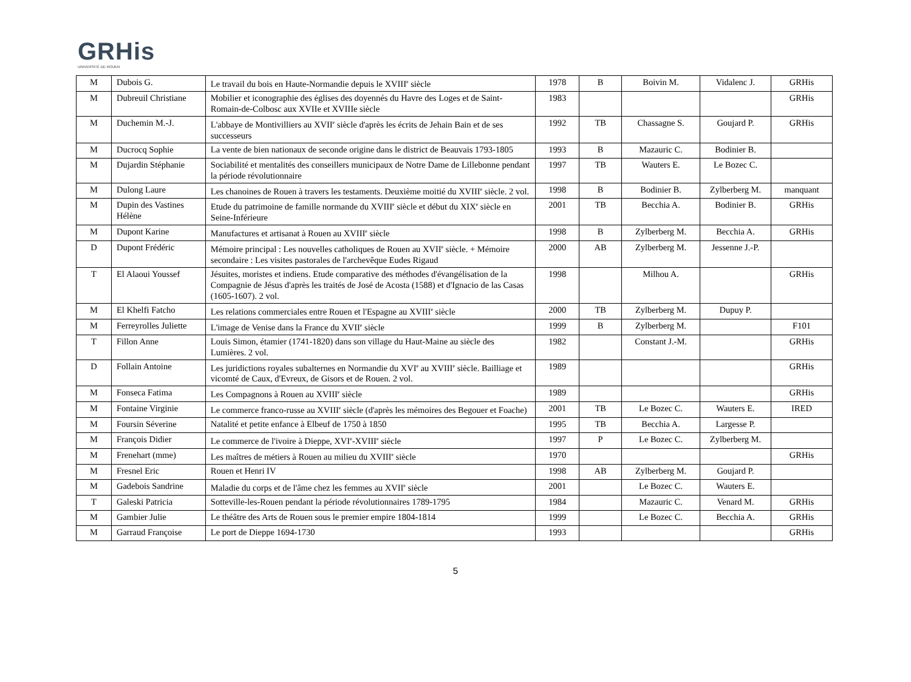GRHis
UNIVERSITÉ DE ROUEN
| M | Dubois G. | Le travail du bois en Haute-Normandie depuis le XVIII<sup>e</sup> siècle | 1978 | B | Boivin M. | Vidalenc J. | GRHis |
| M | Dubreuil Christiane | Mobilier et iconographie des églises des doyennés du Havre des Loges et de Saint-Romain-de-Colbosc aux XVIIe et XVIIIe siècle | 1983 | | | | GRHis |
| M | Duchemin M.-J. | L'abbaye de Montivilliers au XVII<sup>e</sup> siècle d'après les écrits de Jehain Bain et de ses successeurs | 1992 | TB | Chassagne S. | Goujard P. | GRHis |
| M | Ducrocq Sophie | La vente de bien nationaux de seconde origine dans le district de Beauvais 1793-1805 | 1993 | B | Mazauric C. | Bodinier B. | |
| M | Dujardin Stéphanie | Sociabilité et mentalités des conseillers municipaux de Notre Dame de Lillebonne pendant la période révolutionnaire | 1997 | TB | Wauters E. | Le Bozec C. | |
| M | Dulong Laure | Les chanoines de Rouen à travers les testaments. Deuxième moitié du XVIII<sup>e</sup> siècle. 2 vol. | 1998 | B | Bodinier B. | Zylberberg M. | manquant |
| M | Dupin des Vastines Hélène | Etude du patrimoine de famille normande du XVIII<sup>e</sup> siècle et début du XIX<sup>e</sup> siècle en Seine-Inférieure | 2001 | TB | Becchia A. | Bodinier B. | GRHis |
| M | Dupont Karine | Manufactures et artisanat à Rouen au XVIII<sup>e</sup> siècle | 1998 | B | Zylberberg M. | Becchia A. | GRHis |
| D | Dupont Frédéric | Mémoire principal : Les nouvelles catholiques de Rouen au XVII<sup>e</sup> siècle. + Mémoire secondaire : Les visites pastorales de l'archevêque Eudes Rigaud | 2000 | AB | Zylberberg M. | Jessenne J.-P. | |
| T | El Alaoui Youssef | Jésuites, moristes et indiens. Etude comparative des méthodes d'évangélisation de la Compagnie de Jésus d'après les traités de José de Acosta (1588) et d'Ignacio de las Casas (1605-1607). 2 vol. | 1998 | | Milhou A. | | GRHis |
| M | El Khelfi Fatcho | Les relations commerciales entre Rouen et l'Espagne au XVIII<sup>e</sup> siècle | 2000 | TB | Zylberberg M. | Dupuy P. | |
| M | Ferreyrolles Juliette | L'image de Venise dans la France du XVII<sup>e</sup> siècle | 1999 | B | Zylberberg M. | | F101 |
| T | Fillon Anne | Louis Simon, étamier (1741-1820) dans son village du Haut-Maine au siècle des Lumières. 2 vol. | 1982 | | Constant J.-M. | | GRHis |
| D | Follain Antoine | Les juridictions royales subalternes en Normandie du XVI<sup>e</sup> au XVIII<sup>e</sup> siècle. Bailliage et vicomté de Caux, d'Evreux, de Gisors et de Rouen. 2 vol. | 1989 | | | | GRHis |
| M | Fonseca Fatima | Les Compagnons à Rouen au XVIII<sup>e</sup> siècle | 1989 | | | | GRHis |
| M | Fontaine Virginie | Le commerce franco-russe au XVIII<sup>e</sup> siècle (d'après les mémoires des Begouer et Foache) | 2001 | TB | Le Bozec C. | Wauters E. | IRED |
| M | Foursin Séverine | Natalité et petite enfance à Elbeuf de 1750 à 1850 | 1995 | TB | Becchia A. | Largesse P. | |
| M | François Didier | Le commerce de l'ivoire à Dieppe, XVI<sup>e</sup>-XVIII<sup>e</sup> siècle | 1997 | P | Le Bozec C. | Zylberberg M. | |
| M | Frenehart (mme) | Les maîtres de métiers à Rouen au milieu du XVIII<sup>e</sup> siècle | 1970 | | | | GRHis |
| M | Fresnel Eric | Rouen et Henri IV | 1998 | AB | Zylberberg M. | Goujard P. | |
| M | Gadebois Sandrine | Maladie du corps et de l'âme chez les femmes au XVII<sup>e</sup> siècle | 2001 | | Le Bozec C. | Wauters E. | |
| T | Galeski Patricia | Sotteville-les-Rouen pendant la période révolutionnaires 1789-1795 | 1984 | | Mazauric C. | Venard M. | GRHis |
| M | Gambier Julie | Le théâtre des Arts de Rouen sous le premier empire 1804-1814 | 1999 | | Le Bozec C. | Becchia A. | GRHis |
| M | Garraud Françoise | Le port de Dieppe 1694-1730 | 1993 | | | | GRHis |
5